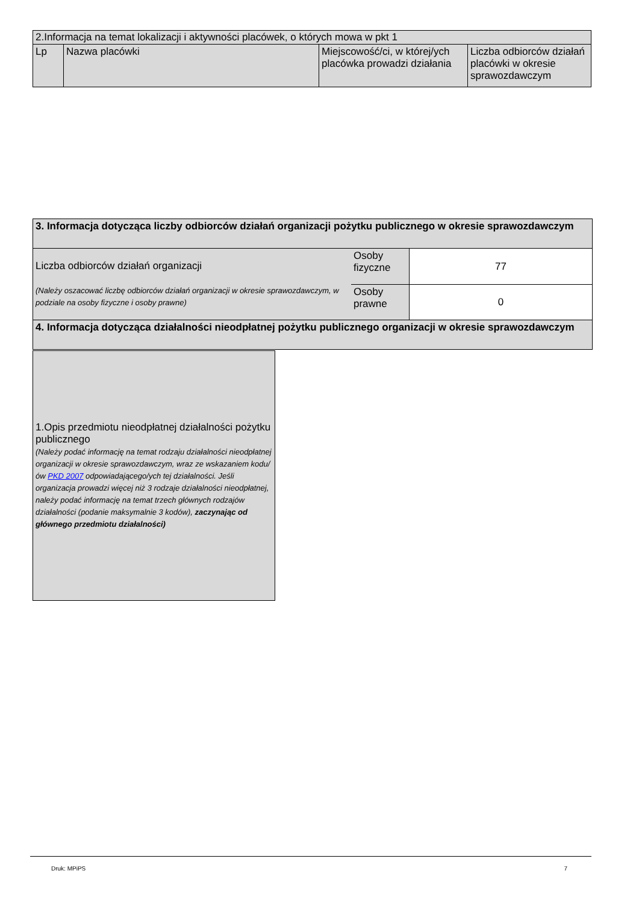| 2.Informacja na temat lokalizacji i aktywności placówek, o których mowa w pkt 1 | | | |
| Lp | Nazwa placówki | Miejscowość/ci, w której/ych placówka prowadzi działania | Liczba odbiorców działań placówki w okresie sprawozdawczym |
| 3. Informacja dotycząca liczby odbiorców działań organizacji pożytku publicznego w okresie sprawozdawczym | | |
| Liczba odbiorców działań organizacji (Należy oszacować liczbę odbiorców działań organizacji w okresie sprawozdawczym, w podziale na osoby fizyczne i osoby prawne) | Osoby fizyczne | 77 |
| | Osoby prawne | 0 |
| 4. Informacja dotycząca działalności nieodpłatnej pożytku publicznego organizacji w okresie sprawozdawczym | | |
| 1.Opis przedmiotu nieodpłatnej działalności pożytku publicznego (Należy podać informację na temat rodzaju działalności nieodpłatnej organizacji w okresie sprawozdawczym, wraz ze wskazaniem kodu/ów PKD 2007 odpowiadającego/ych tej działalności. Jeśli organizacja prowadzi więcej niż 3 rodzaje działalności nieodpłatnej, należy podać informację na temat trzech głównych rodzajów działalności (podanie maksymalnie 3 kodów), zaczynając od głównego przedmiotu działalności) |
Druk: MPiPS 7